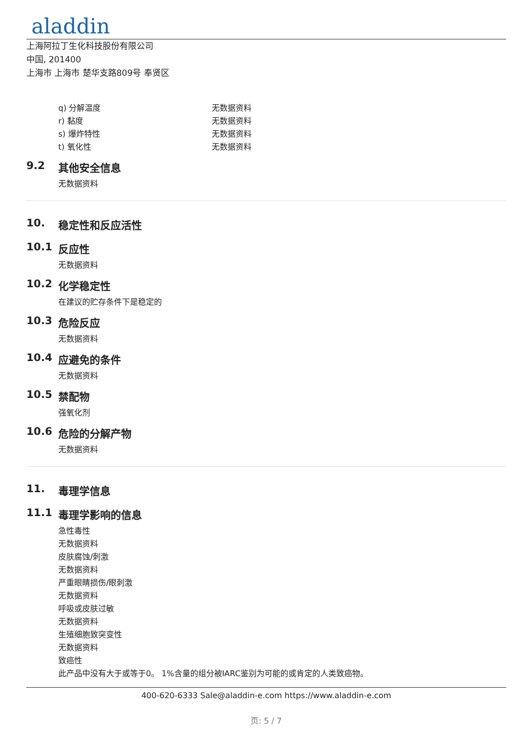aladdin
上海阿拉丁生化科技股份有限公司
中国, 201400
上海市 上海市 楚华支路809号 奉贤区
q) 分解温度 无数据资料
r) 黏度 无数据资料
s) 爆炸特性 无数据资料
t) 氧化性 无数据资料
9.2 其他安全信息
无数据资料
10. 稳定性和反应活性
10.1 反应性
无数据资料
10.2 化学稳定性
在建议的贮存条件下是稳定的
10.3 危险反应
无数据资料
10.4 应避免的条件
无数据资料
10.5 禁配物
强氧化剂
10.6 危险的分解产物
无数据资料
11. 毒理学信息
11.1 毒理学影响的信息
急性毒性
无数据资料
皮肤腐蚀/刺激
无数据资料
严重眼睛损伤/眼刺激
无数据资料
呼吸或皮肤过敏
无数据资料
生殖细胞致突变性
无数据资料
致癌性
此产品中没有大于或等于0。 1%含量的组分被IARC鉴别为可能的或肯定的人类致癌物。
400-620-6333 Sale@aladdin-e.com https://www.aladdin-e.com
页: 5 / 7